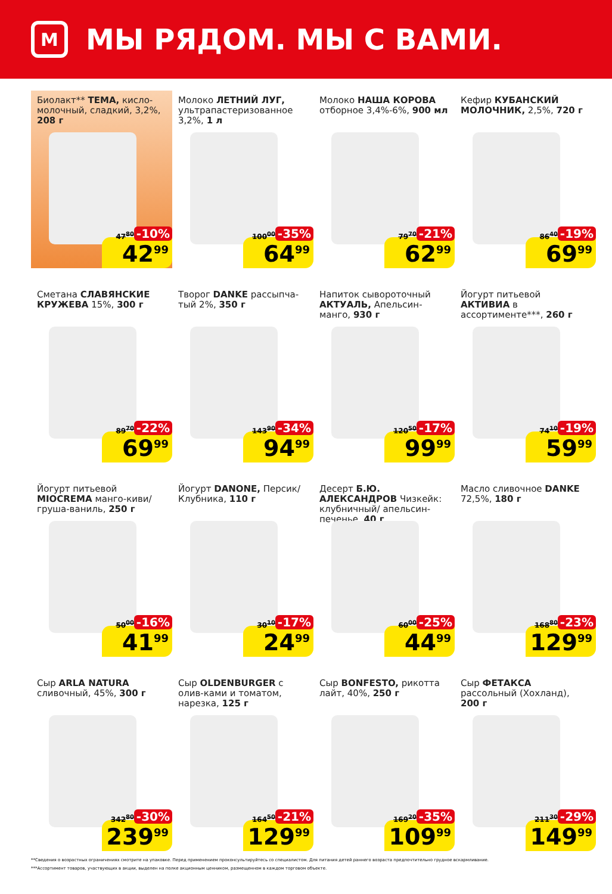М
МЫ РЯДОМ. МЫ С ВАМИ.
Биолакт** ТЕМА, кисло-молочный, сладкий, 3,2%, 208 г
47<sup>80</sup> -10%
42<sup>99</sup>
Молоко ЛЕТНИЙ ЛУГ, ультрапастеризованное 3,2%, 1 л
100<sup>00</sup> -35%
64<sup>99</sup>
Молоко НАША КОРОВА отборное 3,4%-6%, 900 мл
79<sup>70</sup> -21%
62<sup>99</sup>
Кефир КУБАНСКИЙ МОЛОЧНИК, 2,5%, 720 г
86<sup>40</sup> -19%
69<sup>99</sup>
Сметана СЛАВЯНСКИЕ КРУЖЕВА 15%, 300 г
89<sup>70</sup> -22%
69<sup>99</sup>
Творог DANKE рассыпча-тый 2%, 350 г
143<sup>90</sup> -34%
94<sup>99</sup>
Напиток сывороточный АКТУАЛЬ, Апельсин-манго, 930 г
120<sup>50</sup> -17%
99<sup>99</sup>
Йогурт питьевой АКТИВИА в ассортименте***, 260 г
74<sup>10</sup> -19%
59<sup>99</sup>
Йогурт питьевой MIOCREMA манго-киви/ груша-ваниль, 250 г
50<sup>00</sup> -16%
41<sup>99</sup>
Йогурт DANONE, Персик/ Клубника, 110 г
30<sup>10</sup> -17%
24<sup>99</sup>
Десерт Б.Ю. АЛЕКСАНДРОВ Чизкейк: клубничный/ апельсин-печенье, 40 г
60<sup>00</sup> -25%
44<sup>99</sup>
Масло сливочное DANKE 72,5%, 180 г
168<sup>80</sup> -23%
129<sup>99</sup>
Сыр ARLA NATURA сливочный, 45%, 300 г
342<sup>80</sup> -30%
239<sup>99</sup>
Сыр OLDENBURGER с олив-ками и томатом, нарезка, 125 г
164<sup>50</sup> -21%
129<sup>99</sup>
Сыр BONFESTO, рикотта лайт, 40%, 250 г
169<sup>20</sup> -35%
109<sup>99</sup>
Сыр ФЕТАКСА рассольный (Хохланд), 200 г
211<sup>30</sup> -29%
149<sup>99</sup>
**Сведения о возрастных ограничениях смотрите на упаковке. Перед применением проконсультируйтесь со специалистом. Для питания детей раннего возраста предпочтительно грудное вскармливание.
***Ассортимент товаров, участвующих в акции, выделен на полке акционным ценником, размещенном в каждом торговом объекте.